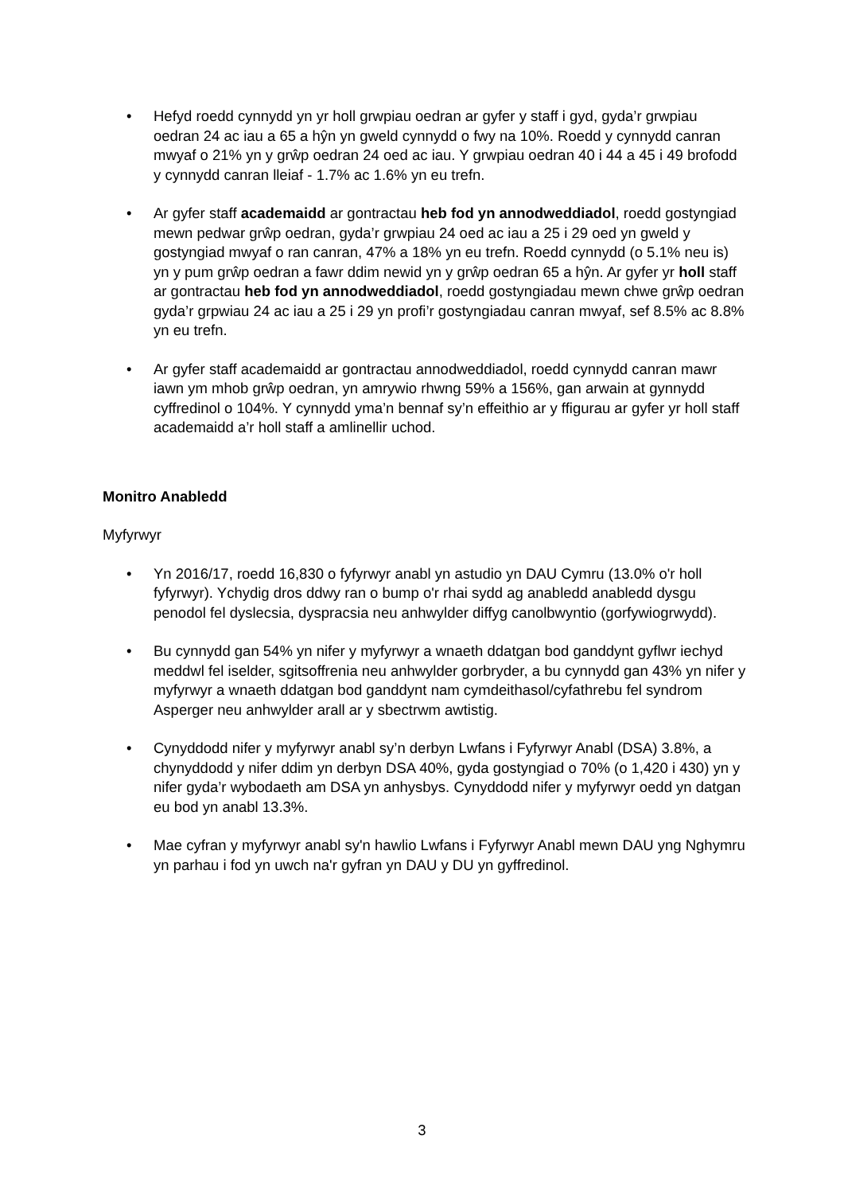• Hefyd roedd cynnydd yn yr holl grwpiau oedran ar gyfer y staff i gyd, gyda’r grwpiau oedran 24 ac iau a 65 a hŷn yn gweld cynnydd o fwy na 10%. Roedd y cynnydd canran mwyaf o 21% yn y grŵp oedran 24 oed ac iau. Y grwpiau oedran 40 i 44 a 45 i 49 brofodd y cynnydd canran lleiaf - 1.7% ac 1.6% yn eu trefn.
• Ar gyfer staff academaidd ar gontractau heb fod yn annodweddiadol, roedd gostyngiad mewn pedwar grŵp oedran, gyda’r grwpiau 24 oed ac iau a 25 i 29 oed yn gweld y gostyngiad mwyaf o ran canran, 47% a 18% yn eu trefn. Roedd cynnydd (o 5.1% neu is) yn y pum grŵp oedran a fawr ddim newid yn y grŵp oedran 65 a hŷn. Ar gyfer yr holl staff ar gontractau heb fod yn annodweddiadol, roedd gostyngiadau mewn chwe grŵp oedran gyda’r grpwiau 24 ac iau a 25 i 29 yn profi’r gostyngiadau canran mwyaf, sef 8.5% ac 8.8% yn eu trefn.
• Ar gyfer staff academaidd ar gontractau annodweddiadol, roedd cynnydd canran mawr iawn ym mhob grŵp oedran, yn amrywio rhwng 59% a 156%, gan arwain at gynnydd cyffredinol o 104%. Y cynnydd yma’n bennaf sy’n effeithio ar y ffigurau ar gyfer yr holl staff academaidd a’r holl staff a amlinellir uchod.
Monitro Anabledd
Myfyrwyr
• Yn 2016/17, roedd 16,830 o fyfyrwyr anabl yn astudio yn DAU Cymru (13.0% o'r holl fyfyrwyr). Ychydig dros ddwy ran o bump o'r rhai sydd ag anabledd anabledd dysgu penodol fel dyslecsia, dyspracsia neu anhwylder diffyg canolbwyntio (gorfywiogrwydd).
• Bu cynnydd gan 54% yn nifer y myfyrwyr a wnaeth ddatgan bod ganddynt gyflwr iechyd meddwl fel iselder, sgitsoffrenia neu anhwylder gorbryder, a bu cynnydd gan 43% yn nifer y myfyrwyr a wnaeth ddatgan bod ganddynt nam cymdeithasol/cyfathrebu fel syndrom Asperger neu anhwylder arall ar y sbectrwm awtistig.
• Cynyddodd nifer y myfyrwyr anabl sy’n derbyn Lwfans i Fyfyrwyr Anabl (DSA) 3.8%, a chynyddodd y nifer ddim yn derbyn DSA 40%, gyda gostyngiad o 70% (o 1,420 i 430) yn y nifer gyda’r wybodaeth am DSA yn anhysbys. Cynyddodd nifer y myfyrwyr oedd yn datgan eu bod yn anabl 13.3%.
• Mae cyfran y myfyrwyr anabl sy'n hawlio Lwfans i Fyfyrwyr Anabl mewn DAU yng Nghymru yn parhau i fod yn uwch na'r gyfran yn DAU y DU yn gyffredinol.
3